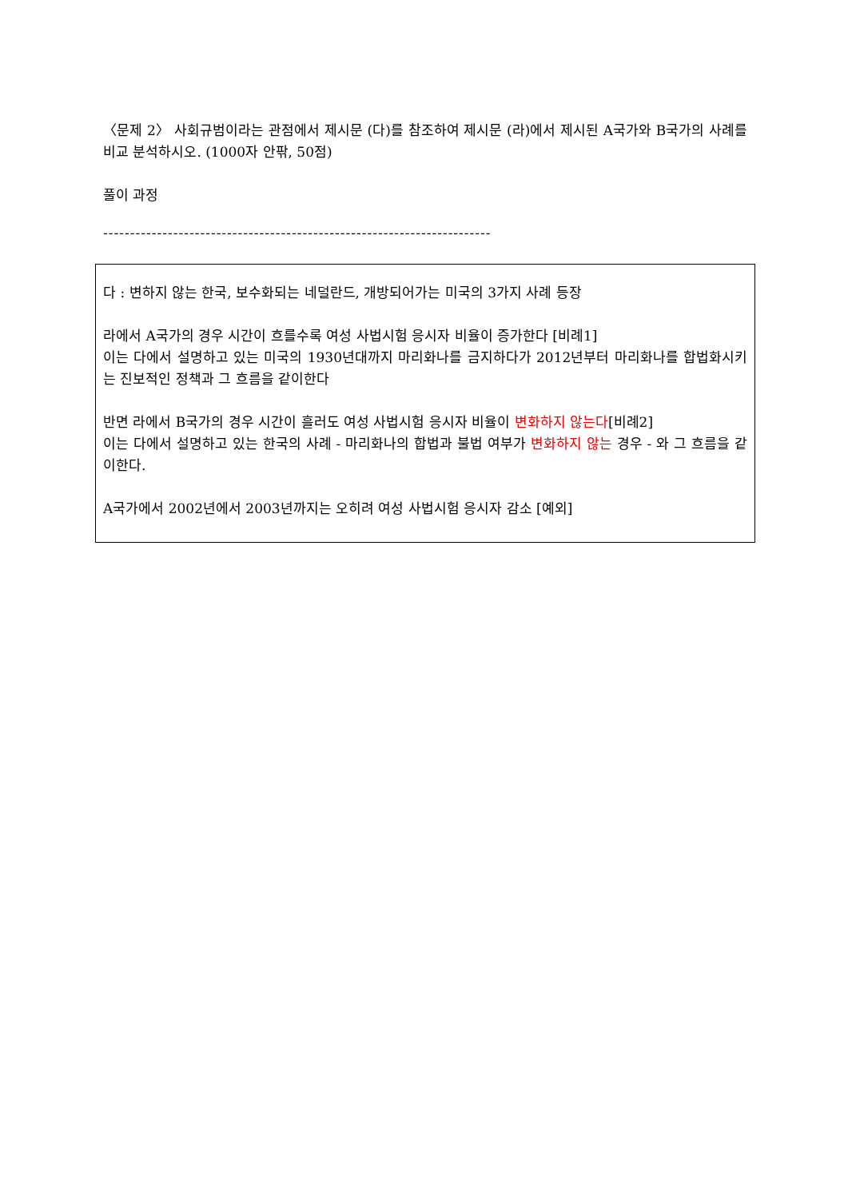〈문제 2〉 사회규범이라는 관점에서 제시문 (다)를 참조하여 제시문 (라)에서 제시된 A국가와 B국가의 사례를 비교 분석하시오. (1000자 안팎, 50점)
풀이 과정
------------------------------------------------------------------------
다 : 변하지 않는 한국, 보수화되는 네덜란드, 개방되어가는 미국의 3가지 사례 등장
라에서 A국가의 경우 시간이 흐를수록 여성 사법시험 응시자 비율이 증가한다 [비례1]
이는 다에서 설명하고 있는 미국의 1930년대까지 마리화나를 금지하다가 2012년부터 마리화나를 합법화시키는 진보적인 정책과 그 흐름을 같이한다
반면 라에서 B국가의 경우 시간이 흘러도 여성 사법시험 응시자 비율이 변화하지 않는다[비례2]
이는 다에서 설명하고 있는 한국의 사례 - 마리화나의 합법과 불법 여부가 변화하지 않는 경우 - 와 그 흐름을 같이한다.
A국가에서 2002년에서 2003년까지는 오히려 여성 사법시험 응시자 감소 [예외]